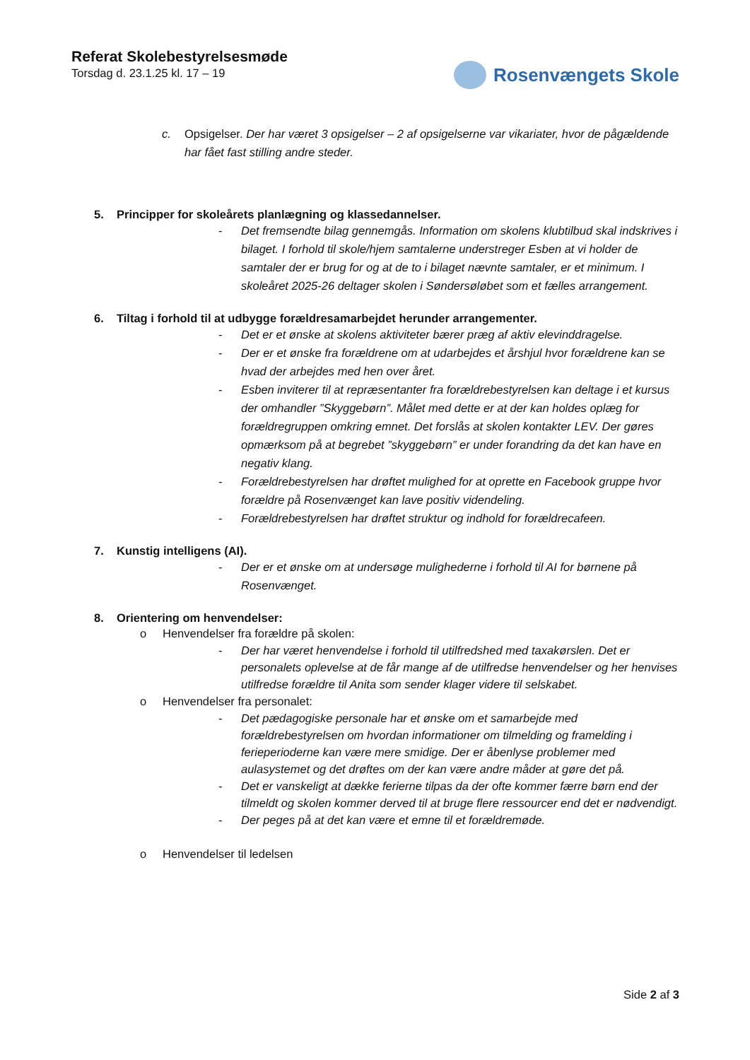Referat Skolebestyrelsesmøde
Torsdag d. 23.1.25 kl. 17 – 19
Rosenvængets Skole
c. Opsigelser. Der har været 3 opsigelser – 2 af opsigelserne var vikariater, hvor de pågældende har fået fast stilling andre steder.
5. Principper for skoleårets planlægning og klassedannelser.
- Det fremsendte bilag gennemgås. Information om skolens klubtilbud skal indskrives i bilaget. I forhold til skole/hjem samtalerne understreger Esben at vi holder de samtaler der er brug for og at de to i bilaget nævnte samtaler, er et minimum. I skoleåret 2025-26 deltager skolen i Søndersøløbet som et fælles arrangement.
6. Tiltag i forhold til at udbygge forældresamarbejdet herunder arrangementer.
- Det er et ønske at skolens aktiviteter bærer præg af aktiv elevinddragelse.
- Der er et ønske fra forældrene om at udarbejdes et årshjul hvor forældrene kan se hvad der arbejdes med hen over året.
- Esben inviterer til at repræsentanter fra forældrebestyrelsen kan deltage i et kursus der omhandler ”Skyggebørn”. Målet med dette er at der kan holdes oplæg for forældregruppen omkring emnet. Det forslås at skolen kontakter LEV. Der gøres opmærksom på at begrebet ”skyggebørn” er under forandring da det kan have en negativ klang.
- Forældrebestyrelsen har drøftet mulighed for at oprette en Facebook gruppe hvor forældre på Rosenvænget kan lave positiv videndeling.
- Forældrebestyrelsen har drøftet struktur og indhold for forældrecafeen.
7. Kunstig intelligens (AI).
- Der er et ønske om at undersøge mulighederne i forhold til AI for børnene på Rosenvænget.
8. Orientering om henvendelser:
o Henvendelser fra forældre på skolen:
- Der har været henvendelse i forhold til utilfredshed med taxakørslen. Det er personalets oplevelse at de får mange af de utilfredse henvendelser og her henvises utilfredse forældre til Anita som sender klager videre til selskabet.
o Henvendelser fra personalet:
- Det pædagogiske personale har et ønske om et samarbejde med forældrebestyrelsen om hvordan informationer om tilmelding og framelding i ferieperioderne kan være mere smidige. Der er åbenlyse problemer med aulasystemet og det drøftes om der kan være andre måder at gøre det på.
- Det er vanskeligt at dække ferierne tilpas da der ofte kommer færre børn end der tilmeldt og skolen kommer derved til at bruge flere ressourcer end det er nødvendigt.
- Der peges på at det kan være et emne til et forældremøde.
o Henvendelser til ledelsen
Side 2 af 3